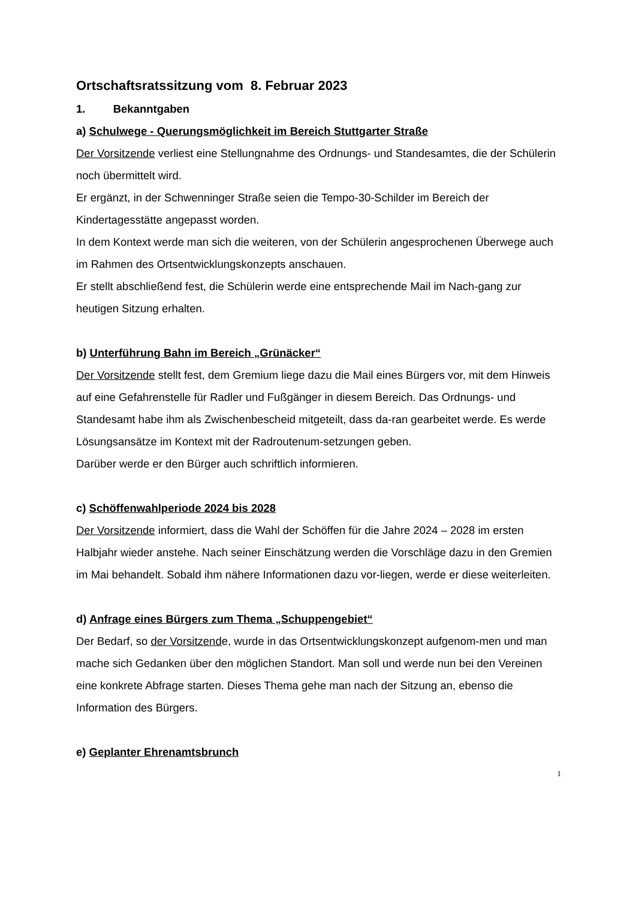Ortschaftsratssitzung vom 8. Februar 2023
1. Bekanntgaben
a) Schulwege - Querungsmöglichkeit im Bereich Stuttgarter Straße
Der Vorsitzende verliest eine Stellungnahme des Ordnungs- und Standesamtes, die der Schülerin noch übermittelt wird.
Er ergänzt, in der Schwenninger Straße seien die Tempo-30-Schilder im Bereich der Kindertagesstätte angepasst worden.
In dem Kontext werde man sich die weiteren, von der Schülerin angesprochenen Überwege auch im Rahmen des Ortsentwicklungskonzepts anschauen.
Er stellt abschließend fest, die Schülerin werde eine entsprechende Mail im Nach-gang zur heutigen Sitzung erhalten.
b) Unterführung Bahn im Bereich „Grünäcker“
Der Vorsitzende stellt fest, dem Gremium liege dazu die Mail eines Bürgers vor, mit dem Hinweis auf eine Gefahrenstelle für Radler und Fußgänger in diesem Bereich. Das Ordnungs- und Standesamt habe ihm als Zwischenbescheid mitgeteilt, dass da-ran gearbeitet werde. Es werde Lösungsansätze im Kontext mit der Radroutenum-setzungen geben.
Darüber werde er den Bürger auch schriftlich informieren.
c) Schöffenwahlperiode 2024 bis 2028
Der Vorsitzende informiert, dass die Wahl der Schöffen für die Jahre 2024 – 2028 im ersten Halbjahr wieder anstehe. Nach seiner Einschätzung werden die Vorschläge dazu in den Gremien im Mai behandelt. Sobald ihm nähere Informationen dazu vor-liegen, werde er diese weiterleiten.
d) Anfrage eines Bürgers zum Thema „Schuppengebiet“
Der Bedarf, so der Vorsitzende, wurde in das Ortsentwicklungskonzept aufgenom-men und man mache sich Gedanken über den möglichen Standort. Man soll und werde nun bei den Vereinen eine konkrete Abfrage starten. Dieses Thema gehe man nach der Sitzung an, ebenso die Information des Bürgers.
e) Geplanter Ehrenamtsbrunch
1